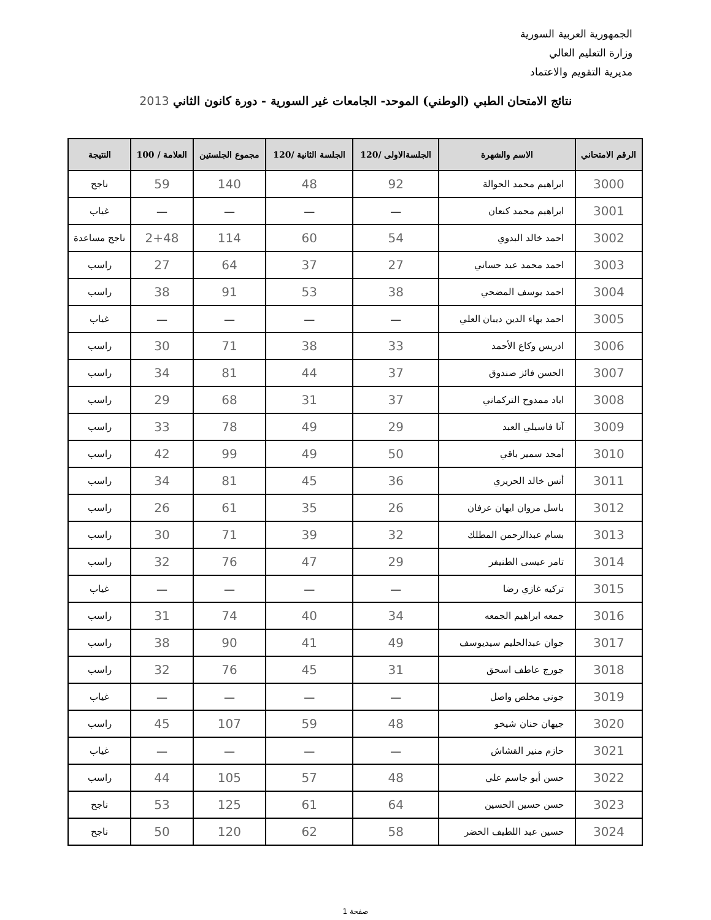الجمهورية العربية السورية
وزارة التعليم العالي
مديرية التقويم والاعتماد
نتائج الامتحان الطبي (الوطني) الموحد- الجامعات غير السورية - دورة كانون الثاني 2013
| الرقم الامتحاني | الاسم والشهرة | الجلسةالاولى /120 | الجلسة الثانية /120 | مجموع الجلستين | العلامة / 100 | النتيجة |
| --- | --- | --- | --- | --- | --- | --- |
| 3000 | ابراهيم محمد الحوالة | 92 | 48 | 140 | 59 | ناجح |
| 3001 | ابراهيم محمد كنعان | — | — | — | — | غياب |
| 3002 | احمد خالد البدوي | 54 | 60 | 114 | 2+48 | ناجح مساعدة |
| 3003 | احمد محمد عيد حساني | 27 | 37 | 64 | 27 | راسب |
| 3004 | احمد يوسف المضحي | 38 | 53 | 91 | 38 | راسب |
| 3005 | احمد بهاء الدين ديبان العلي | — | — | — | — | غياب |
| 3006 | ادريس وكاع الأحمد | 33 | 38 | 71 | 30 | راسب |
| 3007 | الحسن فائز صندوق | 37 | 44 | 81 | 34 | راسب |
| 3008 | اياد ممدوح التركماني | 37 | 31 | 68 | 29 | راسب |
| 3009 | آنا فاسيلي العبد | 29 | 49 | 78 | 33 | راسب |
| 3010 | أمجد سمير باقي | 50 | 49 | 99 | 42 | راسب |
| 3011 | أنس خالد الحريري | 36 | 45 | 81 | 34 | راسب |
| 3012 | باسل مروان ايهان عرفان | 26 | 35 | 61 | 26 | راسب |
| 3013 | بسام عبدالرحمن المطلك | 32 | 39 | 71 | 30 | راسب |
| 3014 | تامر عيسى الطنيفر | 29 | 47 | 76 | 32 | راسب |
| 3015 | تركيه غازي رضا | — | — | — | — | غياب |
| 3016 | جمعه ابراهيم الجمعه | 34 | 40 | 74 | 31 | راسب |
| 3017 | جوان عبدالحليم سيديوسف | 49 | 41 | 90 | 38 | راسب |
| 3018 | جورج عاطف اسحق | 31 | 45 | 76 | 32 | راسب |
| 3019 | جوني مخلص واصل | — | — | — | — | غياب |
| 3020 | جيهان حنان شيخو | 48 | 59 | 107 | 45 | راسب |
| 3021 | حازم منير القشاش | — | — | — | — | غياب |
| 3022 | حسن أبو جاسم علي | 48 | 57 | 105 | 44 | راسب |
| 3023 | حسن حسين الحسين | 64 | 61 | 125 | 53 | ناجح |
| 3024 | حسين عبد اللطيف الخضر | 58 | 62 | 120 | 50 | ناجح |
صفحة 1